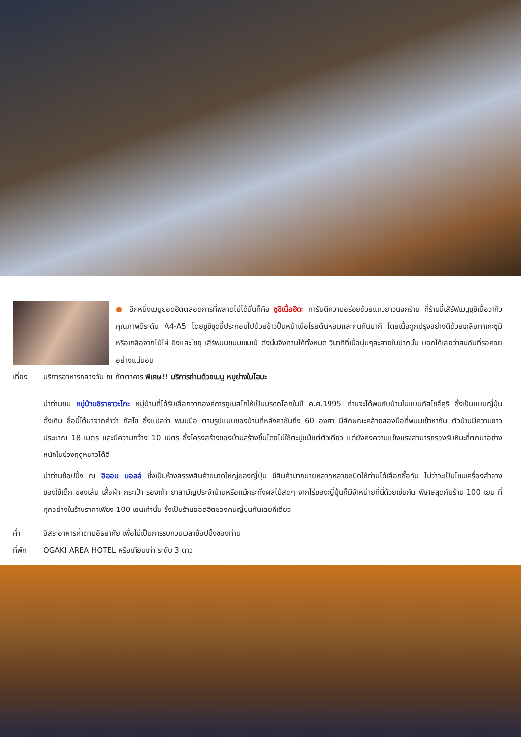● อีกหนึ่งเมนูยอดฮิตตลอดการที่พลาดไม่ได้นั่นก็คือ ซูชิเนื้อฮิดะ การันตีความอร่อยด้วยแถวยาวนอกร้าน ที่ร้านนี้เสิร์ฟเมนูซูชิเนื้อวากิวคุณภาพดีระดับ A4-A5 โดยซูชิชุดนี้ประกอบไปด้วยข้าวปั้นหน้าเนื้อโรยต้นหอมและกุนคันมากิ โดยเนื้อถูกปรุงอย่างดีด้วยเกลือทาเคะซุมิหรือเกลือจากไม้ไผ่ ขิงและโชยุ เสิร์ฟบนขนมเซมเบ้ ดังนั้นจึงทานได้ทั้งหมด วินาทีที่เนื้อนุ่มๆละลายในปากนั้น บอกได้เลยว่าสมกับที่รอคอยอย่างแน่นอน
เที่ยง บริการอาหารกลางวัน ณ ภัตตาคาร พิเศษ!! บริการท่านด้วยเมนู หมูย่างใบโฮบะ
นำท่านชม หมู่บ้านชิราคาวะโกะ หมู่บ้านที่ได้รับเลือกจากองค์การยูเนสโกให้เป็นมรดกโลกในปี ค.ศ.1995 ท่านจะได้พบกับบ้านในแบบกัสโชสึคุริ ซึ่งเป็นแบบญี่ปุ่นดั้งเดิม ชื่อนี้ได้มาจากคำว่า กัสโช ซึ่งแปลว่า พนมมือ ตามรูปแบบของบ้านที่หลังคาชันถึง 60 องศา มีลักษณะคล้ายสองมือที่พนมเข้าหากัน ตัวบ้านมีความยาวประมาณ 18 เมตร และมีความกว้าง 10 เมตร ซึ่งโครงสร้างของบ้านสร้างขึ้นโดยไม่ใช้ตะปูแม้แต่ตัวเดียว แต่ยังคงความแข็งแรงสามารถรองรับหิมะที่ตกมาอย่างหนักในช่วงฤดูหนาวได้ดี
นำท่านช้อปปิ้ง ณ อิออน มอลล์ ซึ่งเป็นห้างสรรพสินค้าขนาดใหญ่ของญี่ปุ่น มีสินค้ามากมายหลากหลายชนิดให้ท่านได้เลือกซื้อกัน ไม่ว่าจะเป็นโซนเครื่องสำอาง ของใช้เด็ก ของเล่น เสื้อผ้า กระเป๋า รองเท้า ยาสามัญประจำบ้านหรือแม้กระทั่งผลไม้สดๆ จากไร่ของญี่ปุ่นก็มีจำหน่ายที่นี่ด้วยเช่นกัน พิเศษสุดกับร้าน 100 เยน ที่ทุกอย่างในร้านราคาเพียง 100 เยนเท่านั้น ซึ่งเป็นร้านยอดฮิตของคนญี่ปุ่นกันเลยทีเดียว
ค่ำ อิสระอาหารค่ำตามอัธยาศัย เพื่อไม่เป็นการรบกวนเวลาช้อปปิ้งของท่าน
ที่พัก OGAKI AREA HOTEL หรือเทียบเท่า ระดับ 3 ดาว